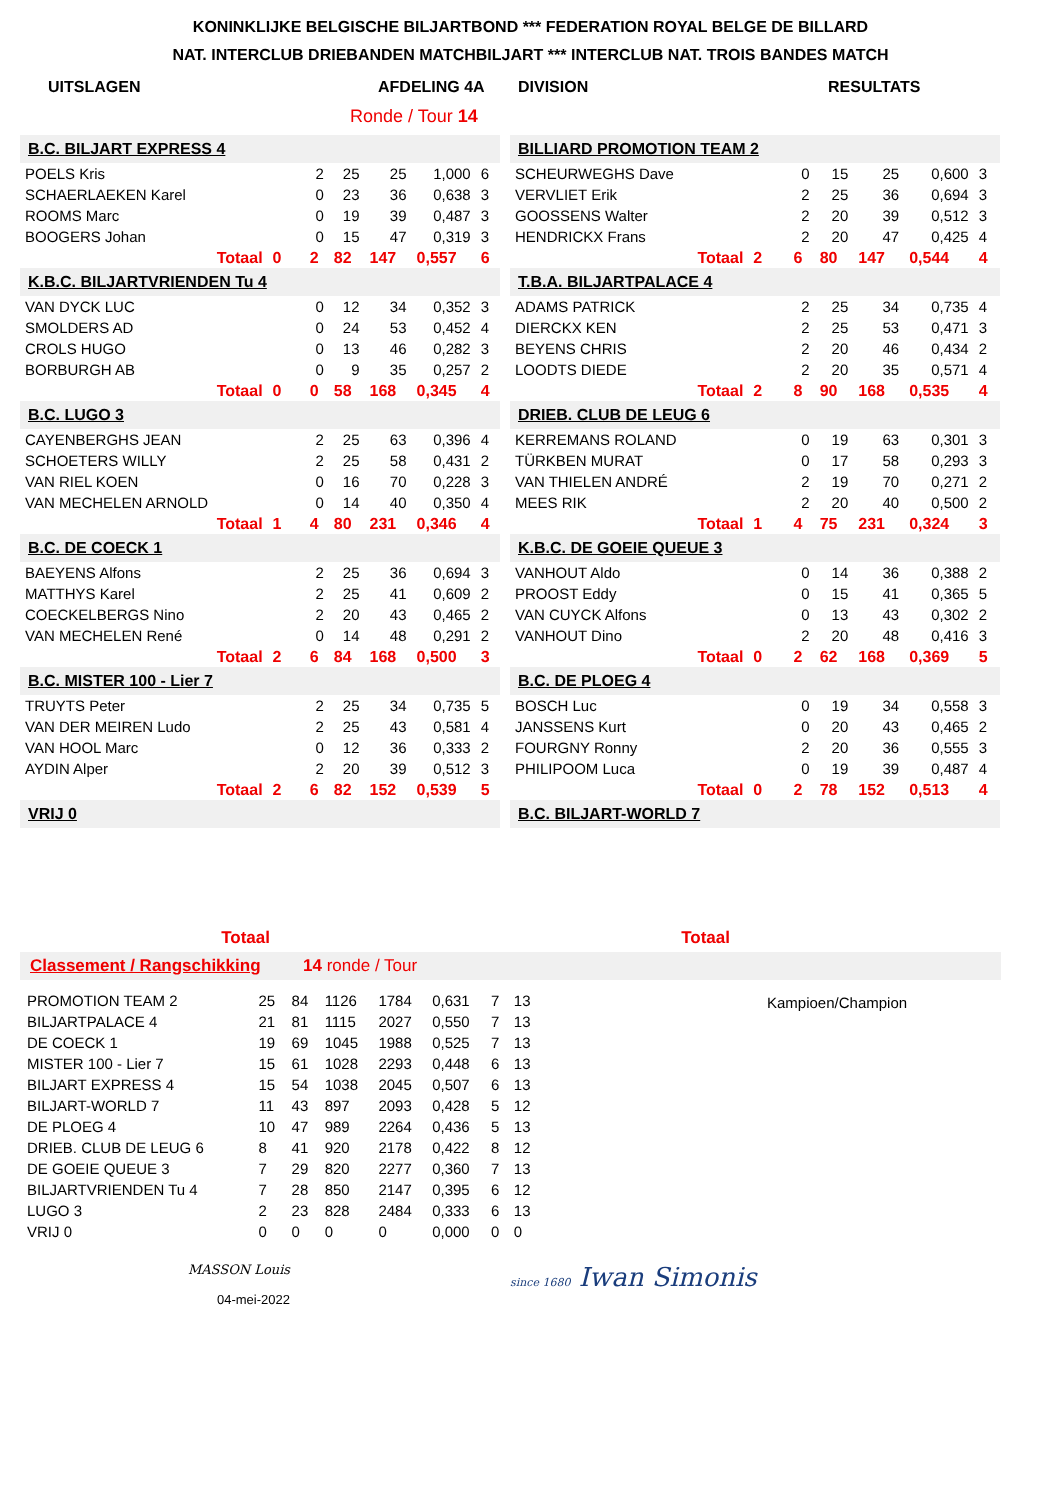KONINKLIJKE BELGISCHE BILJARTBOND *** FEDERATION ROYAL BELGE DE BILLARD
NAT. INTERCLUB DRIEBANDEN MATCHBILJART *** INTERCLUB NAT. TROIS BANDES MATCH
UITSLAGEN AFDELING 4A DIVISION RESULTATS
Ronde / Tour 14
| B.C. BILJART EXPRESS 4 | | | | | | | |
| POELS Kris | | | 2 | 25 | 25 | 1,000 | 6 |
| SCHAERLAEKEN Karel | | | 0 | 23 | 36 | 0,638 | 3 |
| ROOMS Marc | | | 0 | 19 | 39 | 0,487 | 3 |
| BOOGERS Johan | | | 0 | 15 | 47 | 0,319 | 3 |
| Totaal | 0 | | 2 | 82 | 147 | 0,557 | 6 |
| K.B.C. BILJARTVRIENDEN Tu 4 | | | | | | | |
| VAN DYCK LUC | | | 0 | 12 | 34 | 0,352 | 3 |
| SMOLDERS AD | | | 0 | 24 | 53 | 0,452 | 4 |
| CROLS HUGO | | | 0 | 13 | 46 | 0,282 | 3 |
| BORBURGH AB | | | 0 | 9 | 35 | 0,257 | 2 |
| Totaal | 0 | | 0 | 58 | 168 | 0,345 | 4 |
| B.C. LUGO 3 | | | | | | | |
| CAYENBERGHS JEAN | | | 2 | 25 | 63 | 0,396 | 4 |
| SCHOETERS WILLY | | | 2 | 25 | 58 | 0,431 | 2 |
| VAN RIEL KOEN | | | 0 | 16 | 70 | 0,228 | 3 |
| VAN MECHELEN ARNOLD | | | 0 | 14 | 40 | 0,350 | 4 |
| Totaal | 1 | | 4 | 80 | 231 | 0,346 | 4 |
| B.C. DE COECK 1 | | | | | | | |
| BAEYENS Alfons | | | 2 | 25 | 36 | 0,694 | 3 |
| MATTHYS Karel | | | 2 | 25 | 41 | 0,609 | 2 |
| COECKELBERGS Nino | | | 2 | 20 | 43 | 0,465 | 2 |
| VAN MECHELEN René | | | 0 | 14 | 48 | 0,291 | 2 |
| Totaal | 2 | | 6 | 84 | 168 | 0,500 | 3 |
| B.C. MISTER 100 - Lier 7 | | | | | | | |
| TRUYTS Peter | | | 2 | 25 | 34 | 0,735 | 5 |
| VAN DER MEIREN Ludo | | | 2 | 25 | 43 | 0,581 | 4 |
| VAN HOOL Marc | | | 0 | 12 | 36 | 0,333 | 2 |
| AYDIN Alper | | | 2 | 20 | 39 | 0,512 | 3 |
| Totaal | 2 | | 6 | 82 | 152 | 0,539 | 5 |
| VRIJ 0 | | | | | | | |
| BILLIARD PROMOTION TEAM 2 | | | | | | | |
| SCHEURWEGHS Dave | | | 0 | 15 | 25 | 0,600 | 3 |
| VERVLIET Erik | | | 2 | 25 | 36 | 0,694 | 3 |
| GOOSSENS Walter | | | 2 | 20 | 39 | 0,512 | 3 |
| HENDRICKX Frans | | | 2 | 20 | 47 | 0,425 | 4 |
| Totaal | 2 | | 6 | 80 | 147 | 0,544 | 4 |
| T.B.A. BILJARTPALACE 4 | | | | | | | |
| ADAMS PATRICK | | | 2 | 25 | 34 | 0,735 | 4 |
| DIERCKX KEN | | | 2 | 25 | 53 | 0,471 | 3 |
| BEYENS CHRIS | | | 2 | 20 | 46 | 0,434 | 2 |
| LOODTS DIEDE | | | 2 | 20 | 35 | 0,571 | 4 |
| Totaal | 2 | | 8 | 90 | 168 | 0,535 | 4 |
| DRIEB. CLUB DE LEUG 6 | | | | | | | |
| KERREMANS ROLAND | | | 0 | 19 | 63 | 0,301 | 3 |
| TÜRKBEN MURAT | | | 0 | 17 | 58 | 0,293 | 3 |
| VAN THIELEN ANDRÉ | | | 2 | 19 | 70 | 0,271 | 2 |
| MEES RIK | | | 2 | 20 | 40 | 0,500 | 2 |
| Totaal | 1 | | 4 | 75 | 231 | 0,324 | 3 |
| K.B.C. DE GOEIE QUEUE 3 | | | | | | | |
| VANHOUT Aldo | | | 0 | 14 | 36 | 0,388 | 2 |
| PROOST Eddy | | | 0 | 15 | 41 | 0,365 | 5 |
| VAN CUYCK Alfons | | | 0 | 13 | 43 | 0,302 | 2 |
| VANHOUT Dino | | | 2 | 20 | 48 | 0,416 | 3 |
| Totaal | 0 | | 2 | 62 | 168 | 0,369 | 5 |
| B.C. DE PLOEG 4 | | | | | | | |
| BOSCH Luc | | | 0 | 19 | 34 | 0,558 | 3 |
| JANSSENS Kurt | | | 0 | 20 | 43 | 0,465 | 2 |
| FOURGNY Ronny | | | 2 | 20 | 36 | 0,555 | 3 |
| PHILIPOOM Luca | | | 0 | 19 | 39 | 0,487 | 4 |
| Totaal | 0 | | 2 | 78 | 152 | 0,513 | 4 |
| B.C. BILJART-WORLD 7 | | | | | | | |
Totaal Totaal
Classement / Rangschikking 14 ronde / Tour
| PROMOTION TEAM 2 | 25 | 84 | 1126 | 1784 | 0,631 | 7 | 13 |
| BILJARTPALACE 4 | 21 | 81 | 1115 | 2027 | 0,550 | 7 | 13 |
| DE COECK 1 | 19 | 69 | 1045 | 1988 | 0,525 | 7 | 13 |
| MISTER 100 - Lier 7 | 15 | 61 | 1028 | 2293 | 0,448 | 6 | 13 |
| BILJART EXPRESS 4 | 15 | 54 | 1038 | 2045 | 0,507 | 6 | 13 |
| BILJART-WORLD 7 | 11 | 43 | 897 | 2093 | 0,428 | 5 | 12 |
| DE PLOEG 4 | 10 | 47 | 989 | 2264 | 0,436 | 5 | 13 |
| DRIEB. CLUB DE LEUG 6 | 8 | 41 | 920 | 2178 | 0,422 | 8 | 12 |
| DE GOEIE QUEUE 3 | 7 | 29 | 820 | 2277 | 0,360 | 7 | 13 |
| BILJARTVRIENDEN Tu 4 | 7 | 28 | 850 | 2147 | 0,395 | 6 | 12 |
| LUGO 3 | 2 | 23 | 828 | 2484 | 0,333 | 6 | 13 |
| VRIJ 0 | 0 | 0 | 0 | 0 | 0,000 | 0 | 0 |
Kampioen/Champion
MASSON Louis
04-mei-2022
since 1680 Iwan Simonis